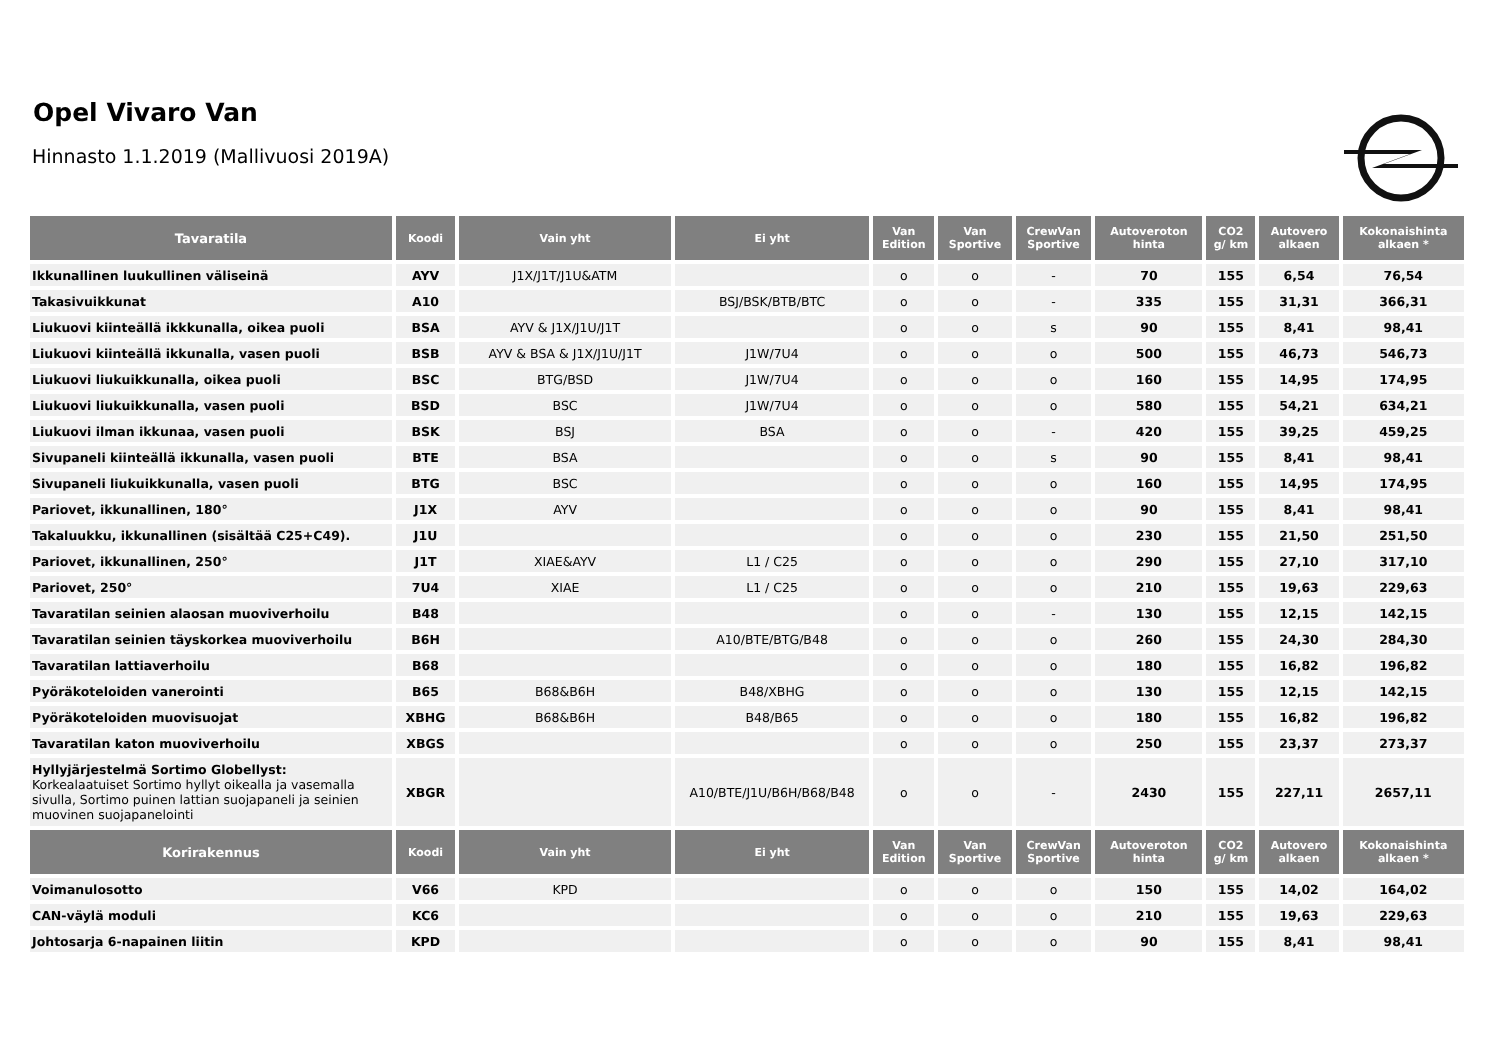Opel Vivaro Van
Hinnasto 1.1.2019 (Mallivuosi 2019A)
| Tavaratila | Koodi | Vain yht | Ei yht | Van Edition | Van Sportive | CrewVan Sportive | Autoveroton hinta | CO2 g/ km | Autovero alkaen | Kokonaishinta alkaen * |
| --- | --- | --- | --- | --- | --- | --- | --- | --- | --- | --- |
| Ikkunallinen luukullinen väliseinä | AYV | J1X/J1T/J1U&ATM | | o | o | - | 70 | 155 | 6,54 | 76,54 |
| Takasivuikkunat | A10 | | BSJ/BSK/BTB/BTC | o | o | - | 335 | 155 | 31,31 | 366,31 |
| Liukuovi kiinteällä ikkkunalla, oikea puoli | BSA | AYV & J1X/J1U/J1T | | o | o | s | 90 | 155 | 8,41 | 98,41 |
| Liukuovi kiinteällä ikkunalla, vasen puoli | BSB | AYV & BSA & J1X/J1U/J1T | J1W/7U4 | o | o | o | 500 | 155 | 46,73 | 546,73 |
| Liukuovi liukuikkunalla, oikea puoli | BSC | BTG/BSD | J1W/7U4 | o | o | o | 160 | 155 | 14,95 | 174,95 |
| Liukuovi liukuikkunalla, vasen puoli | BSD | BSC | J1W/7U4 | o | o | o | 580 | 155 | 54,21 | 634,21 |
| Liukuovi ilman ikkunaa, vasen puoli | BSK | BSJ | BSA | o | o | - | 420 | 155 | 39,25 | 459,25 |
| Sivupaneli kiinteällä ikkunalla, vasen puoli | BTE | BSA | | o | o | s | 90 | 155 | 8,41 | 98,41 |
| Sivupaneli liukuikkunalla, vasen puoli | BTG | BSC | | o | o | o | 160 | 155 | 14,95 | 174,95 |
| Pariovet, ikkunallinen, 180° | J1X | AYV | | o | o | o | 90 | 155 | 8,41 | 98,41 |
| Takaluukku, ikkunallinen (sisältää C25+C49). | J1U | | | o | o | o | 230 | 155 | 21,50 | 251,50 |
| Pariovet, ikkunallinen, 250° | J1T | XIAE&AYV | L1 / C25 | o | o | o | 290 | 155 | 27,10 | 317,10 |
| Pariovet, 250° | 7U4 | XIAE | L1 / C25 | o | o | o | 210 | 155 | 19,63 | 229,63 |
| Tavaratilan seinien alaosan muoviverhoilu | B48 | | | o | o | - | 130 | 155 | 12,15 | 142,15 |
| Tavaratilan seinien täyskorkea muoviverhoilu | B6H | | A10/BTE/BTG/B48 | o | o | o | 260 | 155 | 24,30 | 284,30 |
| Tavaratilan lattiaverhoilu | B68 | | | o | o | o | 180 | 155 | 16,82 | 196,82 |
| Pyöräkoteloiden vanerointi | B65 | B68&B6H | B48/XBHG | o | o | o | 130 | 155 | 12,15 | 142,15 |
| Pyöräkoteloiden muovisuojat | XBHG | B68&B6H | B48/B65 | o | o | o | 180 | 155 | 16,82 | 196,82 |
| Tavaratilan katon muoviverhoilu | XBGS | | | o | o | o | 250 | 155 | 23,37 | 273,37 |
| Hyllyjärjestelmä Sortimo Globellyst: Korkealaatuiset Sortimo hyllyt oikealla ja vasemalla sivulla, Sortimo puinen lattian suojapaneli ja seinien muovinen suojapanelointi | XBGR | | A10/BTE/J1U/B6H/B68/B48 | o | o | - | 2430 | 155 | 227,11 | 2657,11 |
| Korirakennus | Koodi | Vain yht | Ei yht | Van Edition | Van Sportive | CrewVan Sportive | Autoveroton hinta | CO2 g/ km | Autovero alkaen | Kokonaishinta alkaen * |
| Voimanulosotto | V66 | KPD | | o | o | o | 150 | 155 | 14,02 | 164,02 |
| CAN-väylä moduli | KC6 | | | o | o | o | 210 | 155 | 19,63 | 229,63 |
| Johtosarja 6-napainen liitin | KPD | | | o | o | o | 90 | 155 | 8,41 | 98,41 |